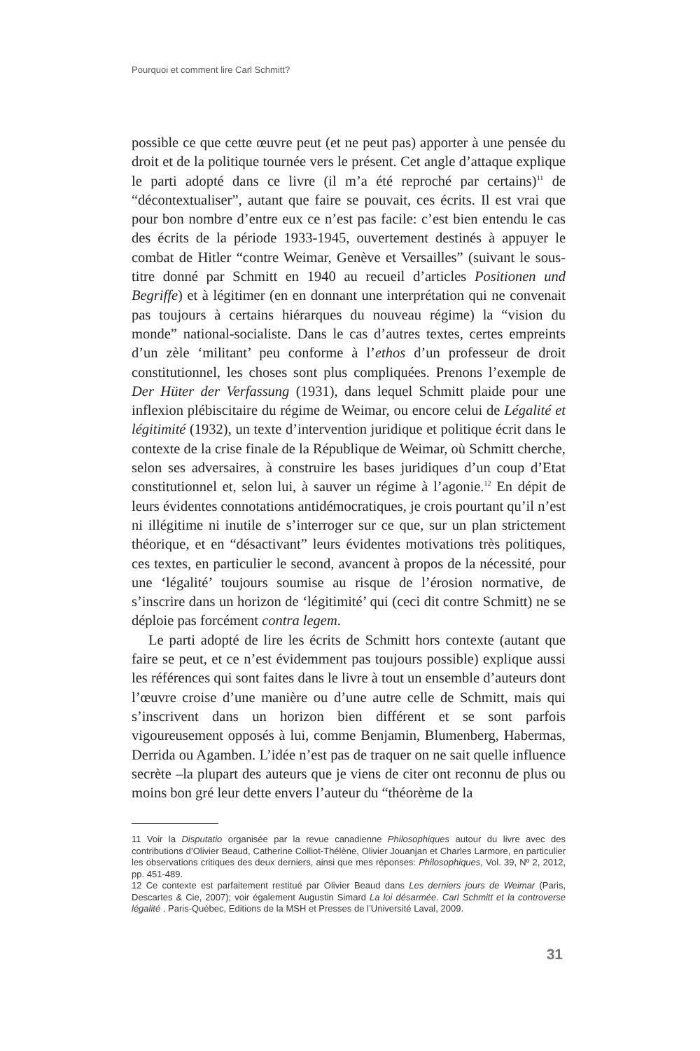Pourquoi et comment lire Carl Schmitt?
possible ce que cette œuvre peut (et ne peut pas) apporter à une pensée du droit et de la politique tournée vers le présent. Cet angle d’attaque explique le parti adopté dans ce livre (il m’a été reproché par certains)<sup>11</sup> de “décontextualiser”, autant que faire se pouvait, ces écrits. Il est vrai que pour bon nombre d’entre eux ce n’est pas facile: c’est bien entendu le cas des écrits de la période 1933-1945, ouvertement destinés à appuyer le combat de Hitler “contre Weimar, Genève et Versailles” (suivant le sous-titre donné par Schmitt en 1940 au recueil d’articles Positionen und Begriffe) et à légitimer (en en donnant une interprétation qui ne convenait pas toujours à certains hiérarques du nouveau régime) la “vision du monde” national-socialiste. Dans le cas d’autres textes, certes empreints d’un zèle ‘militant’ peu conforme à l’ethos d’un professeur de droit constitutionnel, les choses sont plus compliquées. Prenons l’exemple de Der Hüter der Verfassung (1931), dans lequel Schmitt plaide pour une inflexion plébiscitaire du régime de Weimar, ou encore celui de Légalité et légitimité (1932), un texte d’intervention juridique et politique écrit dans le contexte de la crise finale de la République de Weimar, où Schmitt cherche, selon ses adversaires, à construire les bases juridiques d’un coup d’Etat constitutionnel et, selon lui, à sauver un régime à l’agonie.<sup>12</sup> En dépit de leurs évidentes connotations antidémocratiques, je crois pourtant qu’il n’est ni illégitime ni inutile de s’interroger sur ce que, sur un plan strictement théorique, et en “désactivant” leurs évidentes motivations très politiques, ces textes, en particulier le second, avancent à propos de la nécessité, pour une ‘légalité’ toujours soumise au risque de l’érosion normative, de s’inscrire dans un horizon de ‘légitimité’ qui (ceci dit contre Schmitt) ne se déploie pas forcément contra legem.
Le parti adopté de lire les écrits de Schmitt hors contexte (autant que faire se peut, et ce n’est évidemment pas toujours possible) explique aussi les références qui sont faites dans le livre à tout un ensemble d’auteurs dont l’œuvre croise d’une manière ou d’une autre celle de Schmitt, mais qui s’inscrivent dans un horizon bien différent et se sont parfois vigoureusement opposés à lui, comme Benjamin, Blumenberg, Habermas, Derrida ou Agamben. L’idée n’est pas de traquer on ne sait quelle influence secrète –la plupart des auteurs que je viens de citer ont reconnu de plus ou moins bon gré leur dette envers l’auteur du “théorème de la
11 Voir la Disputatio organisée par la revue canadienne Philosophiques autour du livre avec des contributions d’Olivier Beaud, Catherine Colliot-Thélène, Olivier Jouanjan et Charles Larmore, en particulier les observations critiques des deux derniers, ainsi que mes réponses: Philosophiques, Vol. 39, Nº 2, 2012, pp. 451-489.
12 Ce contexte est parfaitement restitué par Olivier Beaud dans Les derniers jours de Weimar (Paris, Descartes & Cie, 2007); voir également Augustin Simard La loi désarmée. Carl Schmitt et la controverse légalité . Paris-Québec, Editions de la MSH et Presses de l’Université Laval, 2009.
31